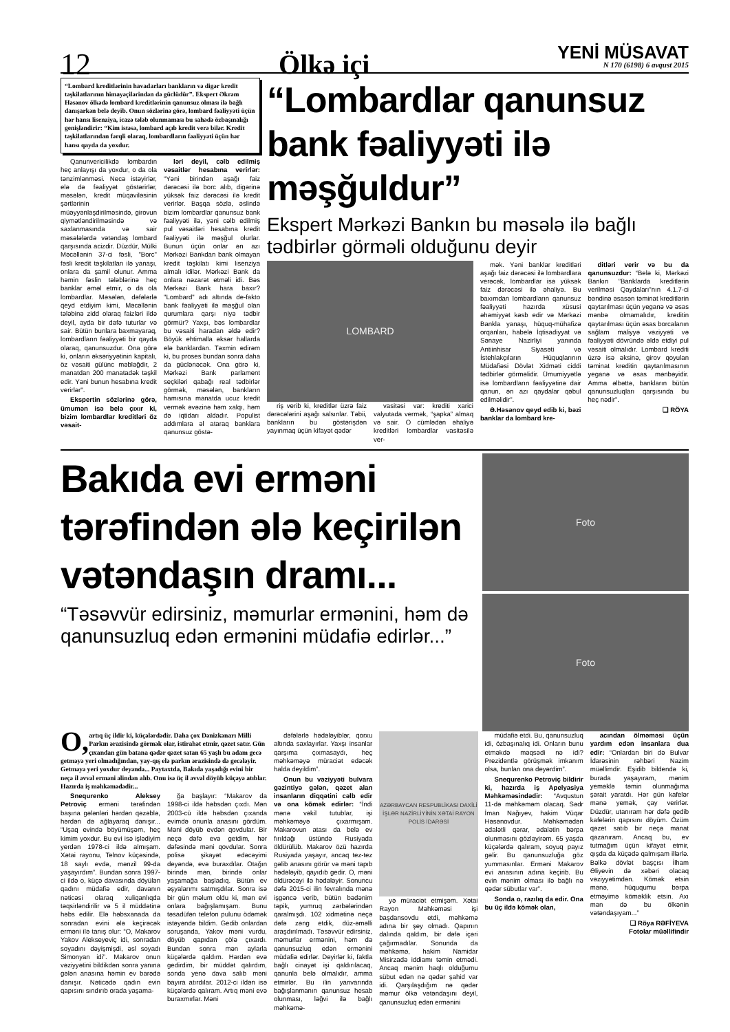12 Ölkə içi YENİ MÜSAVAT
N 170 (6198) 6 avqust 2015
“Lombard kreditlərinin havadarları bankların və digər kredit təşkilatlarının himayəçilərindən də güclüdür”. Ekspert Əkrəm Həsənov ölkədə lombard kreditlərinin qanunsuz olması ilə bağlı danışarkən belə deyib. Onun sözlərinə görə, lombard fəaliyyəti üçün hər hansı lisenziya, icazə tələb olunmaması bu sahədə özbaşınalığı genişləndirir: “Kim istəsə, lombard açıb kredit verə bilər. Kredit təşkilatlarından fərqli olaraq, lombardların fəaliyyəti üçün hər hansı qayda da yoxdur.
Qanunvericilikdə lombardın heç anlayışı da yoxdur, o da ola tənzimlənməsi. Necə istəyirlər, elə də fəaliyyət göstərirlər, məsələn, kredit müqaviləsinin şərtlərinin müəyyənləşdirilməsində, girovun qiymətləndirilməsində və saxlanmasında və sair məsələlərdə vətəndaş lombard qarşısında acizdir. Düzdür, Mülki Məcəllənin 37-ci fəsli, "Borc" fəsli kredit təşkilatları ilə yanaşı, onlara da şamil olunur. Amma həmin fəslin tələblərinə heç banklar əməl etmir, o da ola lombardlar. Məsələn, dəfələrlə qeyd etdiyim kimi, Məcəllənin tələbinə zidd olaraq faizləri ildə deyil, ayda bir dəfə tuturlar və sair. Bütün bunlara baxmayaraq, lombardların fəaliyyəti bir qayda olaraq, qanunsuzdur. Ona görə ki, onların əksəriyyətinin kapitalı, öz vəsaiti gülünc məbləğdir, 2 manatdan 200 manatadək təşkil edir. Yəni bunun hesabına kredit verirlər".
Ekspertin sözlərinə görə, ümumən isə belə çıxır ki, bizim lombardlar kreditləri öz vəsait-
ləri deyil, cəlb edilmiş vəsaitlər hesabına verirlər: “Yəni birindən aşağı faiz dərəcəsi ilə borc alıb, digərinə yüksək faiz dərəcəsi ilə kredit verirlər. Başqa sözlə, əslində bizim lombardlar qanunsuz bank fəaliyyəti ilə, yəni cəlb edilmiş pul vəsaitləri hesabına kredit fəaliyyəti ilə məşğul olurlar. Bunun üçün onlar ən azı Mərkəzi Bankdan bank olmayan kredit təşkilatı kimi lisenziya almalı idilər. Mərkəzi Bank da onlara nəzarət etməli idi. Bəs Mərkəzi Bank hara baxır? "Lombard" adı altında de-fakto bank fəaliyyəti ilə məşğul olan qurumlara qarşı niyə tədbir görmür? Yaxşı, bəs lombardlar bu vəsaiti haradan əldə edir? Böyük ehtimalla əksər hallarda elə banklardan. Təxmin edirəm ki, bu proses bundan sonra daha da güclənəcək. Ona görə ki, Mərkəzi Bank parlament seçkiləri qabağı real tədbirlər görmək, məsələn, bankların hamısına manatda ucuz kredit vermək əvəzinə həm xalqı, həm də iqtidarı aldadır. Populist addımlara əl ataraq banklara qanunsuz göstə-
“Lombardlar qanunsuz bank fəaliyyəti ilə məşğuldur”
Ekspert Mərkəzi Bankın bu məsələ ilə bağlı tədbirlər görməli olduğunu deyir
LOMBARD
riş verib ki, kreditlər üzrə faiz dərəcələrini aşağı salsınlar. Təbii, bankların bu göstərişdən yayınmaq üçün kifayət qədər
vasitəsi var: krediti xarici valyutada vermək, “şapka” almaq və sair. O cümlədən əhaliyə kreditləri lombardlar vasitəsilə ver-
mək. Yəni banklar kreditləri aşağı faiz dərəcəsi ilə lombardlara verəcək, lombardlar isə yüksək faiz dərəcəsi ilə əhaliyə. Bu baxımdan lombardların qanunsuz fəaliyyəti hazırda xüsusi əhəmiyyət kəsb edir və Mərkəzi Bankla yanaşı, hüquq-mühafizə orqanları, habelə İqtisadiyyat və Sənaye Nazirliyi yanında Antiinhisar Siyasəti və İstehlakçıların Hüquqlarının Müdafiəsi Dövlət Xidməti ciddi tədbirlər görməlidir. Ümumiyyətlə isə lombardların fəaliyyətinə dair qanun, ən azı qaydalar qəbul edilməlidir".
Ə.Həsənov qeyd edib ki, bəzi banklar da lombard kre-
ditləri verir və bu da qanunsuzdur: “Belə ki, Mərkəzi Bankın ”Banklarda kreditlərin verilməsi Qaydaları"nın 4.1.7-ci bəndinə əsasən təminat kreditlərin qaytarılması üçün yeganə və əsas mənbə olmamalıdır, kreditin qaytarılması üçün əsas borcalanın sağlam maliyyə vəziyyəti və fəaliyyəti dövründə əldə etdiyi pul vəsaiti olmalıdır. Lombard krediti üzrə isə əksinə, girov qoyulan təminat kreditin qaytarılmasının yeganə və əsas mənbəyidir. Amma əlbəttə, bankların bütün qanunsuzluqları qarşısında bu heç nədir".
❑ RÖYA
Bakıda evi erməni tərəfindən ələ keçirilən vətəndaşın dramı...
“Təsəvvür edirsiniz, məmurlar ermənini, həm də qanunsuzluq edən ermənini müdafiə edirlər...”
Foto
Foto
O, artıq üç ildir ki, küçələrdədir. Daha çox Dənizkənarı Milli Parkın ərazisində görmək olar, istirahət etmir, qəzet satır. Gün çıxandan gün batana qədər qəzet satan 65 yaşlı bu adam gecə getməyə yeri olmadığından, yay-qış elə parkın ərazisində də gecələyir. Getməyə yeri yoxdur deyəndə... Paytaxtda, Bakıda yaşadığı evini bir neçə il əvvəl erməni əlindən alıb. Onu isə üç il əvvəl döyüb küçəyə atıblar. Hazırda iş məhkəmədədir...
Snequrenko Aleksey Petroviç erməni tərəfindən başına gələnləri hərdən qəzəblə, hərdən də ağlayaraq danışır... “Uşaq evində böyümüşəm, heç kimim yoxdur. Bu evi isə işlədiyim yerdən 1978-ci ildə almışam. Xətai rayonu, Telnov küçəsində, 18 saylı evdə, mənzil 99-da yaşayırdım”. Bundan sonra 1997-ci ildə o, küçə davasında döyülən qadını müdafiə edir, davanın nəticəsi olaraq xuliqanlıqda təqsirləndirilir və 5 il müddətinə həbs edilir. Elə həbsxanada da sonradan evini ələ keçirəcək erməni ilə tanış olur: “O, Makarov Yakov Alekseyeviç idi, sonradan soyadını dəyişmişdi, əsl soyadı Simonyan idi”. Makarov onun vəziyyətini bildikdən sonra yanına gələn anasına həmin ev barədə danışır. Nəticədə qadın evin qapısını sındırıb orada yaşama-
ğa başlayır: “Makarov da 1998-ci ildə həbsdən çıxdı. Mən 2003-cü ildə həbsdən çıxanda evimdə onunla anasını gördüm. Məni döyüb evdən qovdular. Bir neçə dəfə evə getdim, hər dəfəsində məni qovdular. Sonra polisə şikayət edəcəyimi deyəndə, evə buraxdılar. Otağın birində mən, birində onlar yaşamağa başladıq. Bütün ev əşyalarımı satmışdılar. Sonra isə bir gün məlum oldu ki, mən evi onlara bağışlamışam. Bunu təsadüfən telefon pulunu ödəmək istəyəndə bildim. Gedib onlardan soruşanda, Yakov məni vurdu, döyüb qapıdan çölə çıxardı. Bundan sonra mən aylarla küçələrdə qaldım. Hərdən evə gedirdim, bir müddət qalırdım, sonda yenə dava salıb məni bayıra atırdılar. 2012-ci ildən isə küçələrdə qalıram. Artıq məni evə buraxmırlar. Məni
dəfələrlə hədələyiblər, qorxu altında saxlayırlar. Yaxşı insanlar qarşıma çıxmasaydı, heç məhkəməyə müraciət edəcək halda deyildim”.
Onun bu vəziyyəti bulvara gəzintiyə gələn, qəzet alan insanların diqqətini cəlb edir və ona kömək edirlər: “İndi mənə vəkil tutublar, işi məhkəməyə çıxarmışam. Makarovun atası da belə ev fırıldağı üstündə Rusiyada öldürülüb. Makarov özü hazırda Rusiyada yaşayır, ancaq tez-tez gəlib anasını görür və məni tapıb hədələyib, qayıdıb gedir. O, məni öldürəcəyi ilə hədələyir. Sonuncu dəfə 2015-ci ilin fevralında mənə işgəncə verib, bütün bədənim təpik, yumruq zərbələrindən qaralmışdı. 102 xidmətinə neçə dəfə zəng etdik, düz-əməlli araşdırılmadı. Təsəvvür edirsiniz, məmurlar ermənini, həm də qanunsuzluq edən ermənini müdafiə edirlər. Deyirlər ki, faktla bağlı cinayət işi qaldırılacaq, qanunla belə olmalıdır, amma etmirlər. Bu ilin yanvarında bağışlanmanın qanunsuz hesab olunması, ləğvi ilə bağlı məhkəmə-
AZƏRBAYCAN RESPUBLİKASI DAXİLİ İŞLƏR NAZİRLİYİNİN XƏTAİ RAYON POLİS İDARƏSİ
yə müraciət etmişəm. Xətai Rayon Məhkəməsi işi başdansovdu etdi, məhkəmə adına bir şey olmadı. Qapının dalında qaldım, bir dəfə içəri çağırmadılar. Sonunda da məhkəmə, hakim Namidar Misirzadə iddiamı təmin etmədi. Ancaq mənim haqlı olduğumu sübut edən nə qədər şahid var idi. Qarşılaşdığım nə qədər məmur ölkə vətəndaşını deyil, qanunsuzluq edən ermənini
müdafiə etdi. Bu, qanunsuzluq idi, özbaşınalıq idi. Onların bunu etməkdə məqsədi nə idi? Prezidentlə görüşmək imkanım olsa, bunları ona deyərdim”.
Snequrenko Petroviç bildirir ki, hazırda iş Apelyasiya Məhkəməsindədir: “Avqustun 11-də məhkəməm olacaq. Sədr İman Nağıyev, hakim Vüqar Həsənovdur. Məhkəmədən ədalətli qərar, ədalətin bərpa olunmasını gözləyirəm. 65 yaşda küçələrdə qalıram, soyuq payız gəlir. Bu qanunsuzluğa göz yummasınlar. Erməni Makarov evi anasının adına keçirib. Bu evin mənim olması ilə bağlı nə qədər sübutlar var”.
Sonda o, razılıq da edir. Ona bu üç ildə kömək olan,
acından ölməməsi üçün yardım edən insanlara dua edir: “Onlardan biri də Bulvar İdarəsinin rəhbəri Nazim müəllimdir. Eşidib bildendə ki, burada yaşayıram, mənim yeməklə təmin olunmağıma şərait yaratdı. Hər gün kafelər mənə yemək, çay verirlər. Düzdür, utanıram hər dəfə gedib kafelərin qapısını döyüm. Özüm qəzet satıb bir neçə manat qazanıram. Ancaq bu, ev tutmağım üçün kifayət etmir, qışda da küçədə qalmışam illərlə. Bəlkə dövlət başçısı İlham Əliyevin də xəbəri olacaq vəziyyətimdən. Kömək etsin mənə, hüququmu bərpa etməyimə köməklik etsin. Axı mən də bu ölkənin vətəndaşıyam...”
❑ Röya RƏFİYEVA
Fotolar müəllifindir